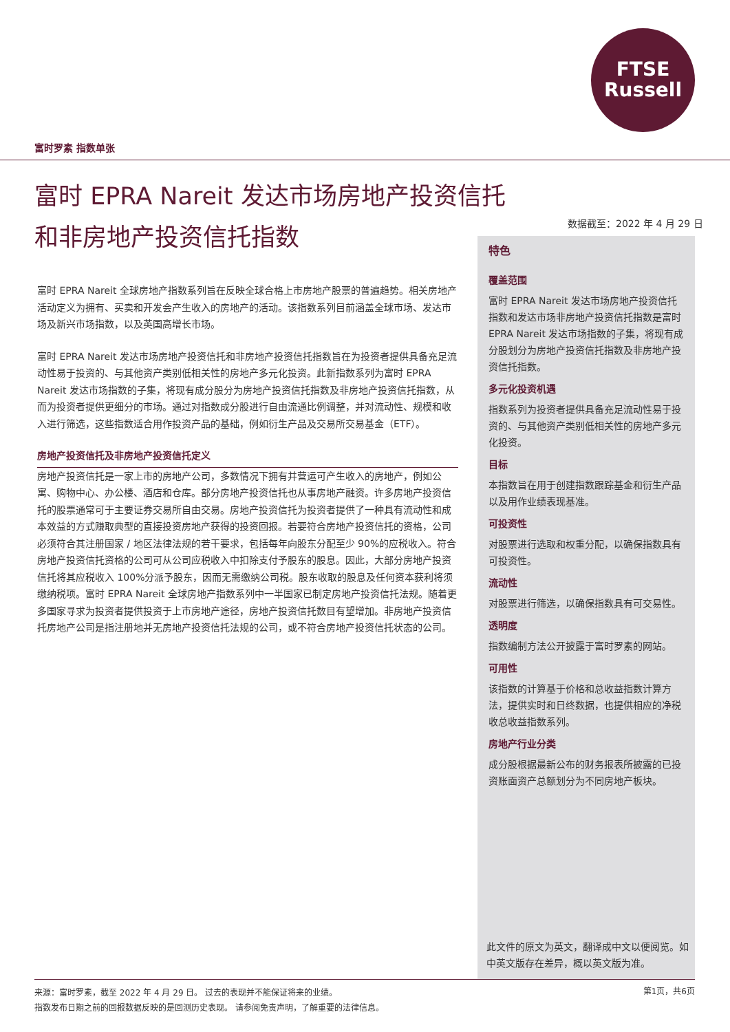FTSE
Russell
富时罗素 指数单张
富时 EPRA Nareit 发达市场房地产投资信托和非房地产投资信托指数
数据截至：2022 年 4 月 29 日
富时 EPRA Nareit 全球房地产指数系列旨在反映全球合格上市房地产股票的普遍趋势。相关房地产活动定义为拥有、买卖和开发会产生收入的房地产的活动。该指数系列目前涵盖全球市场、发达市场及新兴市场指数，以及英国高增长市场。
富时 EPRA Nareit 发达市场房地产投资信托和非房地产投资信托指数旨在为投资者提供具备充足流动性易于投资的、与其他资产类别低相关性的房地产多元化投资。此新指数系列为富时 EPRA Nareit 发达市场指数的子集，将现有成分股分为房地产投资信托指数及非房地产投资信托指数，从而为投资者提供更细分的市场。通过对指数成分股进行自由流通比例调整，并对流动性、规模和收入进行筛选，这些指数适合用作投资产品的基础，例如衍生产品及交易所交易基金（ETF）。
房地产投资信托及非房地产投资信托定义
房地产投资信托是一家上市的房地产公司，多数情况下拥有并营运可产生收入的房地产，例如公寓、购物中心、办公楼、酒店和仓库。部分房地产投资信托也从事房地产融资。许多房地产投资信托的股票通常可于主要证券交易所自由交易。房地产投资信托为投资者提供了一种具有流动性和成本效益的方式赚取典型的直接投资房地产获得的投资回报。若要符合房地产投资信托的资格，公司必须符合其注册国家 / 地区法律法规的若干要求，包括每年向股东分配至少 90%的应税收入。符合房地产投资信托资格的公司可从公司应税收入中扣除支付予股东的股息。因此，大部分房地产投资信托将其应税收入 100%分派予股东，因而无需缴纳公司税。股东收取的股息及任何资本获利将须缴纳税项。富时 EPRA Nareit 全球房地产指数系列中一半国家已制定房地产投资信托法规。随着更多国家寻求为投资者提供投资于上市房地产途径，房地产投资信托数目有望增加。非房地产投资信托房地产公司是指注册地并无房地产投资信托法规的公司，或不符合房地产投资信托状态的公司。
特色
覆盖范围
富时 EPRA Nareit 发达市场房地产投资信托指数和发达市场非房地产投资信托指数是富时 EPRA Nareit 发达市场指数的子集，将现有成分股划分为房地产投资信托指数及非房地产投资信托指数。
多元化投资机遇
指数系列为投资者提供具备充足流动性易于投资的、与其他资产类别低相关性的房地产多元化投资。
目标
本指数旨在用于创建指数跟踪基金和衍生产品以及用作业绩表现基准。
可投资性
对股票进行选取和权重分配，以确保指数具有可投资性。
流动性
对股票进行筛选，以确保指数具有可交易性。
透明度
指数编制方法公开披露于富时罗素的网站。
可用性
该指数的计算基于价格和总收益指数计算方法，提供实时和日终数据，也提供相应的净税收总收益指数系列。
房地产行业分类
成分股根据最新公布的财务报表所披露的已投资账面资产总额划分为不同房地产板块。
此文件的原文为英文，翻译成中文以便阅览。如中英文版存在差异，概以英文版为准。
来源：富时罗素，截至 2022 年 4 月 29 日。 过去的表现并不能保证将来的业绩。
指数发布日期之前的回报数据反映的是回测历史表现。 请参阅免责声明，了解重要的法律信息。
第1页，共6页